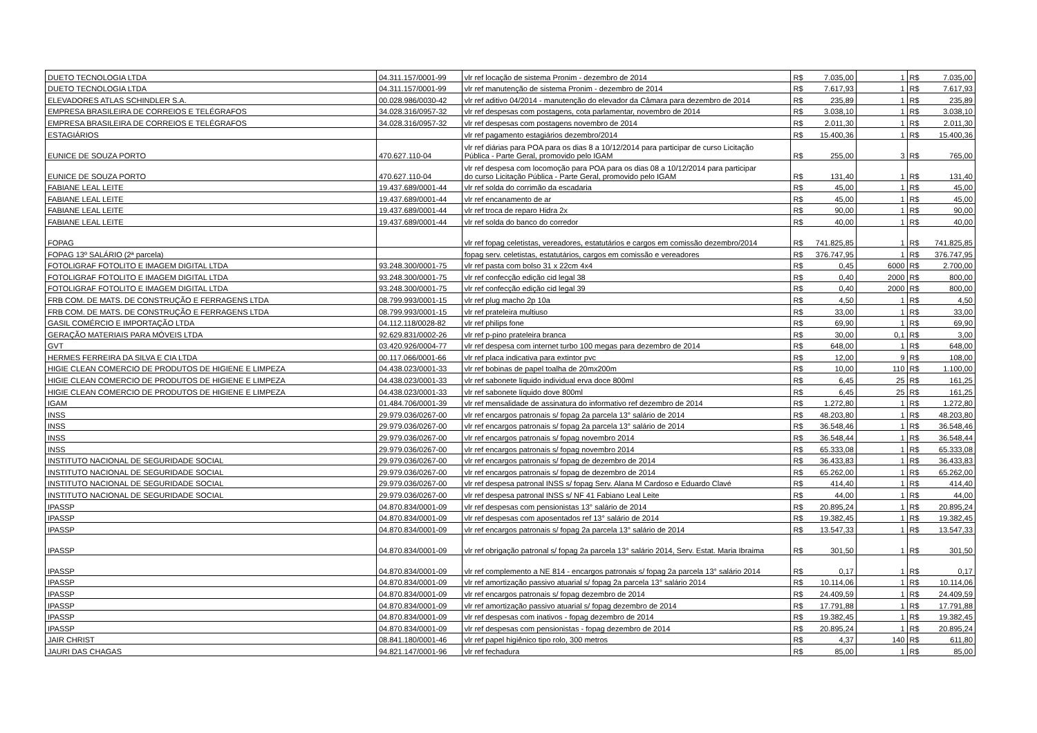| DUETO TECNOLOGIA LTDA | 04.311.157/0001-99 | vlr ref locação de sistema Pronim - dezembro de 2014 | R$ | 7.035,00 | 1 | R$ | 7.035,00 |
| DUETO TECNOLOGIA LTDA | 04.311.157/0001-99 | vlr ref manutenção de sistema Pronim - dezembro de 2014 | R$ | 7.617,93 | 1 | R$ | 7.617,93 |
| ELEVADORES ATLAS SCHINDLER S.A. | 00.028.986/0030-42 | vlr ref aditivo 04/2014 - manutenção do elevador da Câmara para dezembro de 2014 | R$ | 235,89 | 1 | R$ | 235,89 |
| EMPRESA BRASILEIRA DE CORREIOS E TELÉGRAFOS | 34.028.316/0957-32 | vlr ref despesas com postagens, cota parlamentar, novembro de 2014 | R$ | 3.038,10 | 1 | R$ | 3.038,10 |
| EMPRESA BRASILEIRA DE CORREIOS E TELÉGRAFOS | 34.028.316/0957-32 | vlr ref despesas com postagens novembro de 2014 | R$ | 2.011,30 | 1 | R$ | 2.011,30 |
| ESTAGIÁRIOS | | vlr ref pagamento estagiários dezembro/2014 | R$ | 15.400,36 | 1 | R$ | 15.400,36 |
| EUNICE DE SOUZA PORTO | 470.627.110-04 | vlr ref diárias para POA para os dias 8 a 10/12/2014 para participar de curso Licitação Pública - Parte Geral, promovido pelo IGAM | R$ | 255,00 | 3 | R$ | 765,00 |
| EUNICE DE SOUZA PORTO | 470.627.110-04 | vlr ref despesa com locomoção para POA para os dias 08 a 10/12/2014 para participar do curso Licitação Pública - Parte Geral, promovido pelo IGAM | R$ | 131,40 | 1 | R$ | 131,40 |
| FABIANE LEAL LEITE | 19.437.689/0001-44 | vlr ref solda do corrimão da escadaria | R$ | 45,00 | 1 | R$ | 45,00 |
| FABIANE LEAL LEITE | 19.437.689/0001-44 | vlr ref encanamento de ar | R$ | 45,00 | 1 | R$ | 45,00 |
| FABIANE LEAL LEITE | 19.437.689/0001-44 | vlr ref troca de reparo Hidra 2x | R$ | 90,00 | 1 | R$ | 90,00 |
| FABIANE LEAL LEITE | 19.437.689/0001-44 | vlr ref solda do banco do corredor | R$ | 40,00 | 1 | R$ | 40,00 |
| FOPAG | | vlr ref fopag celetistas, vereadores, estatutários e cargos em comissão dezembro/2014 | R$ | 741.825,85 | 1 | R$ | 741.825,85 |
| FOPAG 13º SALÁRIO (2ª parcela) | | fopag serv. celetistas, estatutários, cargos em comissão e vereadores | R$ | 376.747,95 | 1 | R$ | 376.747,95 |
| FOTOLIGRAF FOTOLITO E IMAGEM DIGITAL LTDA | 93.248.300/0001-75 | vlr ref pasta com bolso 31 x 22cm 4x4 | R$ | 0,45 | 6000 | R$ | 2.700,00 |
| FOTOLIGRAF FOTOLITO E IMAGEM DIGITAL LTDA | 93.248.300/0001-75 | vlr ref confecção edição cid legal 38 | R$ | 0,40 | 2000 | R$ | 800,00 |
| FOTOLIGRAF FOTOLITO E IMAGEM DIGITAL LTDA | 93.248.300/0001-75 | vlr ref confecção edição cid legal 39 | R$ | 0,40 | 2000 | R$ | 800,00 |
| FRB COM. DE MATS. DE CONSTRUÇÃO E FERRAGENS LTDA | 08.799.993/0001-15 | vlr ref plug macho 2p 10a | R$ | 4,50 | 1 | R$ | 4,50 |
| FRB COM. DE MATS. DE CONSTRUÇÃO E FERRAGENS LTDA | 08.799.993/0001-15 | vlr ref prateleira multiuso | R$ | 33,00 | 1 | R$ | 33,00 |
| GASIL COMÉRCIO E IMPORTAÇÃO LTDA | 04.112.118/0028-82 | vlr ref philips fone | R$ | 69,90 | 1 | R$ | 69,90 |
| GERAÇÃO MATERIAIS PARA MÓVEIS LTDA | 92.629.831/0002-26 | vlr ref p-pino prateleira branca | R$ | 30,00 | 0,1 | R$ | 3,00 |
| GVT | 03.420.926/0004-77 | vlr ref despesa com internet turbo 100 megas para dezembro de 2014 | R$ | 648,00 | 1 | R$ | 648,00 |
| HERMES FERREIRA DA SILVA E CIA LTDA | 00.117.066/0001-66 | vlr ref placa indicativa para extintor pvc | R$ | 12,00 | 9 | R$ | 108,00 |
| HIGIE CLEAN COMERCIO DE PRODUTOS DE HIGIENE E LIMPEZA | 04.438.023/0001-33 | vlr ref bobinas de papel toalha de 20mx200m | R$ | 10,00 | 110 | R$ | 1.100,00 |
| HIGIE CLEAN COMERCIO DE PRODUTOS DE HIGIENE E LIMPEZA | 04.438.023/0001-33 | vlr ref sabonete líquido individual erva doce 800ml | R$ | 6,45 | 25 | R$ | 161,25 |
| HIGIE CLEAN COMERCIO DE PRODUTOS DE HIGIENE E LIMPEZA | 04.438.023/0001-33 | vlr ref sabonete líquido dove 800ml | R$ | 6,45 | 25 | R$ | 161,25 |
| IGAM | 01.484.706/0001-39 | vlr ref mensalidade de assinatura do informativo ref dezembro de 2014 | R$ | 1.272,80 | 1 | R$ | 1.272,80 |
| INSS | 29.979.036/0267-00 | vlr ref encargos patronais s/ fopag 2a parcela 13° salário de 2014 | R$ | 48.203,80 | 1 | R$ | 48.203,80 |
| INSS | 29.979.036/0267-00 | vlr ref encargos patronais s/ fopag 2a parcela 13° salário de 2014 | R$ | 36.548,46 | 1 | R$ | 36.548,46 |
| INSS | 29.979.036/0267-00 | vlr ref encargos patronais s/ fopag novembro 2014 | R$ | 36.548,44 | 1 | R$ | 36.548,44 |
| INSS | 29.979.036/0267-00 | vlr ref encargos patronais s/ fopag novembro 2014 | R$ | 65.333,08 | 1 | R$ | 65.333,08 |
| INSTITUTO NACIONAL DE SEGURIDADE SOCIAL | 29.979.036/0267-00 | vlr ref encargos patronais s/ fopag de dezembro de 2014 | R$ | 36.433,83 | 1 | R$ | 36.433,83 |
| INSTITUTO NACIONAL DE SEGURIDADE SOCIAL | 29.979.036/0267-00 | vlr ref encargos patronais s/ fopag de dezembro de 2014 | R$ | 65.262,00 | 1 | R$ | 65.262,00 |
| INSTITUTO NACIONAL DE SEGURIDADE SOCIAL | 29.979.036/0267-00 | vlr ref despesa patronal INSS s/ fopag Serv. Alana M Cardoso e Eduardo Clavé | R$ | 414,40 | 1 | R$ | 414,40 |
| INSTITUTO NACIONAL DE SEGURIDADE SOCIAL | 29.979.036/0267-00 | vlr ref despesa patronal INSS s/ NF 41 Fabiano Leal Leite | R$ | 44,00 | 1 | R$ | 44,00 |
| IPASSP | 04.870.834/0001-09 | vlr ref despesas com pensionistas 13° salário de 2014 | R$ | 20.895,24 | 1 | R$ | 20.895,24 |
| IPASSP | 04.870.834/0001-09 | vlr ref despesas com aposentados ref 13° salário de 2014 | R$ | 19.382,45 | 1 | R$ | 19.382,45 |
| IPASSP | 04.870.834/0001-09 | vlr ref encargos patronais s/ fopag 2a parcela 13° salário de 2014 | R$ | 13.547,33 | 1 | R$ | 13.547,33 |
| IPASSP | 04.870.834/0001-09 | vlr ref obrigação patronal s/ fopag 2a parcela 13° salário 2014, Serv. Estat. Maria Ibraima | R$ | 301,50 | 1 | R$ | 301,50 |
| IPASSP | 04.870.834/0001-09 | vlr ref complemento a NE 814 - encargos patronais s/ fopag 2a parcela 13° salário 2014 | R$ | 0,17 | 1 | R$ | 0,17 |
| IPASSP | 04.870.834/0001-09 | vlr ref amortização passivo atuarial s/ fopag 2a parcela 13° salário 2014 | R$ | 10.114,06 | 1 | R$ | 10.114,06 |
| IPASSP | 04.870.834/0001-09 | vlr ref encargos patronais s/ fopag dezembro de 2014 | R$ | 24.409,59 | 1 | R$ | 24.409,59 |
| IPASSP | 04.870.834/0001-09 | vlr ref amortização passivo atuarial s/ fopag dezembro de 2014 | R$ | 17.791,88 | 1 | R$ | 17.791,88 |
| IPASSP | 04.870.834/0001-09 | vlr ref despesas com inativos - fopag dezembro de 2014 | R$ | 19.382,45 | 1 | R$ | 19.382,45 |
| IPASSP | 04.870.834/0001-09 | vlr ref despesas com pensionistas - fopag dezembro de 2014 | R$ | 20.895,24 | 1 | R$ | 20.895,24 |
| JAIR CHRIST | 08.841.180/0001-46 | vlr ref papel higiênico tipo rolo, 300 metros | R$ | 4,37 | 140 | R$ | 611,80 |
| JAURI DAS CHAGAS | 94.821.147/0001-96 | vlr ref fechadura | R$ | 85,00 | 1 | R$ | 85,00 |